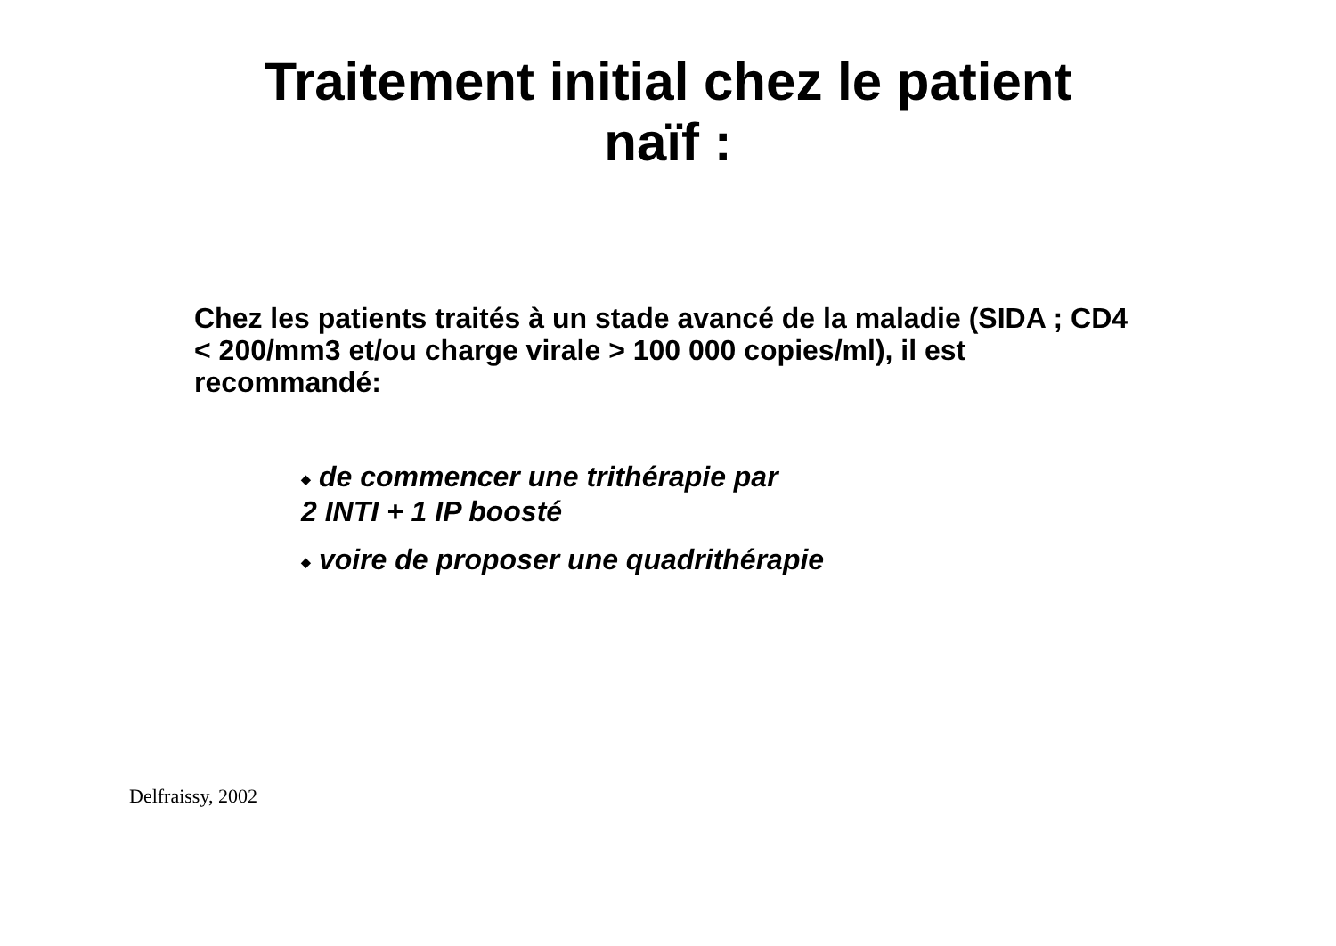Traitement initial chez le patient
naïf :
Chez les patients traités à un stade avancé de la maladie (SIDA ; CD4 < 200/mm3 et/ou charge virale > 100 000 copies/ml), il est recommandé:
◆ de commencer une trithérapie par
2 INTI + 1 IP boosté
◆ voire de proposer une quadrithérapie
Delfraissy, 2002